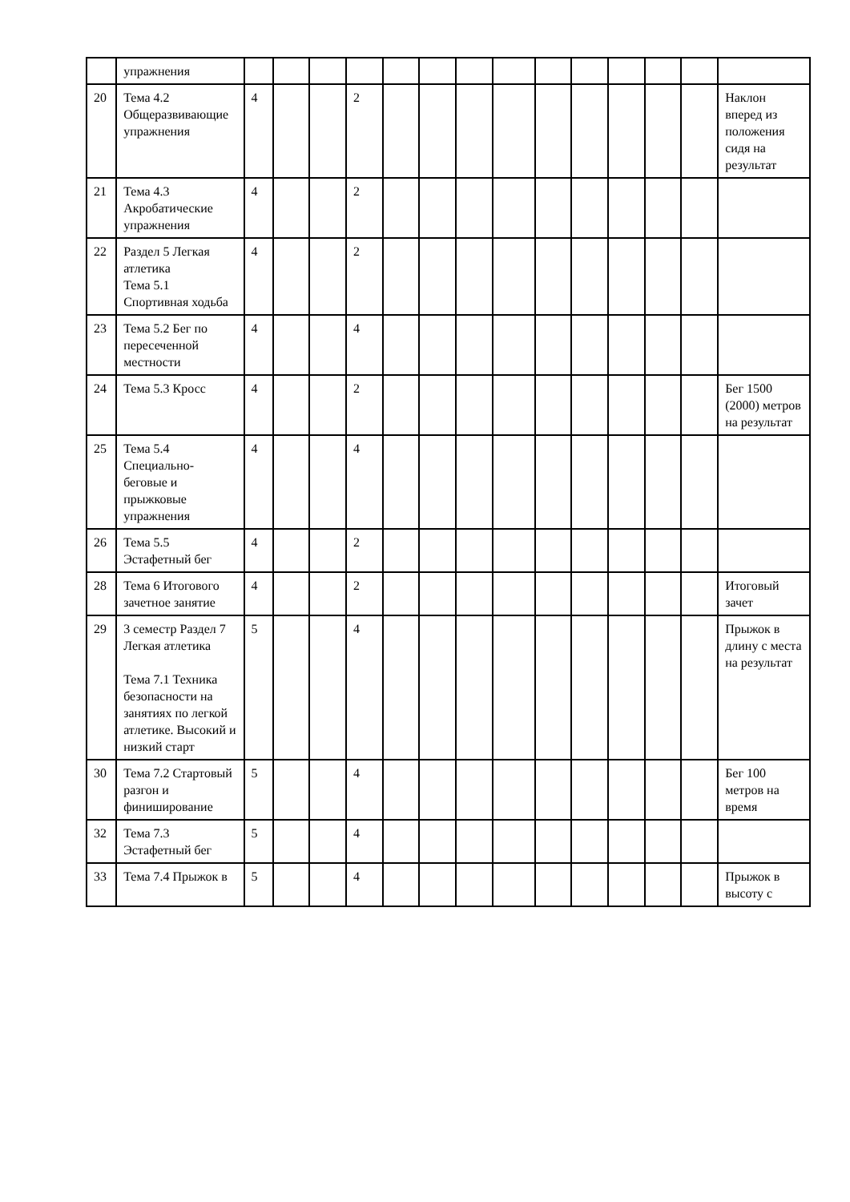| | упражнения | | | | | | | | | | | | | | |
| 20 | Тема 4.2 Общеразвивающие упражнения | 4 | | | 2 | | | | | | | | | | Наклон вперед из положения сидя на результат |
| 21 | Тема 4.3 Акробатические упражнения | 4 | | | 2 | | | | | | | | | | |
| 22 | Раздел 5 Легкая атлетика Тема 5.1 Спортивная ходьба | 4 | | | 2 | | | | | | | | | | |
| 23 | Тема 5.2 Бег по пересеченной местности | 4 | | | 4 | | | | | | | | | | |
| 24 | Тема 5.3 Кросс | 4 | | | 2 | | | | | | | | | | Бег 1500 (2000) метров на результат |
| 25 | Тема 5.4 Специально-беговые и прыжковые упражнения | 4 | | | 4 | | | | | | | | | | |
| 26 | Тема 5.5 Эстафетный бег | 4 | | | 2 | | | | | | | | | | |
| 28 | Тема 6 Итогового зачетное занятие | 4 | | | 2 | | | | | | | | | | Итоговый зачет |
| 29 | 3 семестр Раздел 7 Легкая атлетика Тема 7.1 Техника безопасности на занятиях по легкой атлетике. Высокий и низкий старт | 5 | | | 4 | | | | | | | | | | Прыжок в длину с места на результат |
| 30 | Тема 7.2 Стартовый разгон и финиширование | 5 | | | 4 | | | | | | | | | | Бег 100 метров на время |
| 32 | Тема 7.3 Эстафетный бег | 5 | | | 4 | | | | | | | | | | |
| 33 | Тема 7.4 Прыжок в | 5 | | | 4 | | | | | | | | | | Прыжок в высоту с |